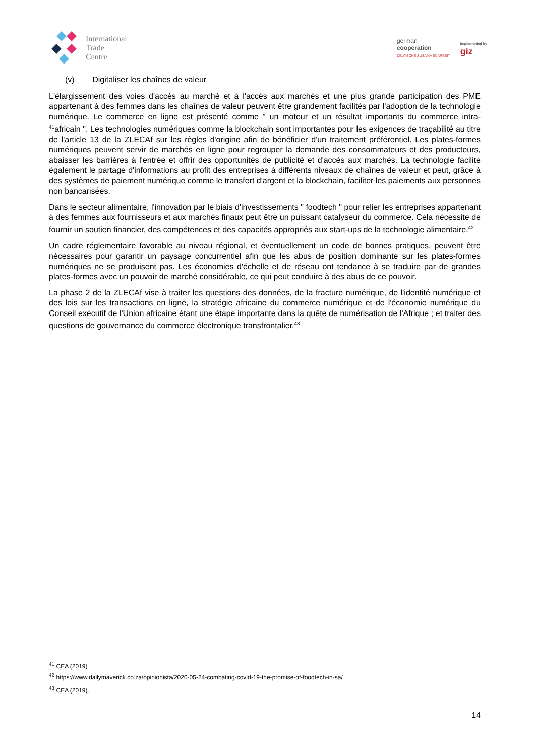International
Trade
Centre
german
cooperation
DEUTSCHE ZUSAMMENARBEIT
Implemented by
giz
(v) Digitaliser les chaînes de valeur
L'élargissement des voies d'accès au marché et à l'accès aux marchés et une plus grande participation des PME appartenant à des femmes dans les chaînes de valeur peuvent être grandement facilités par l'adoption de la technologie numérique. Le commerce en ligne est présenté comme " un moteur et un résultat importants du commerce intra-<sup>41</sup>africain ". Les technologies numériques comme la blockchain sont importantes pour les exigences de traçabilité au titre de l'article 13 de la ZLECAf sur les règles d'origine afin de bénéficier d'un traitement préférentiel. Les plates-formes numériques peuvent servir de marchés en ligne pour regrouper la demande des consommateurs et des producteurs, abaisser les barrières à l'entrée et offrir des opportunités de publicité et d'accès aux marchés. La technologie facilite également le partage d'informations au profit des entreprises à différents niveaux de chaînes de valeur et peut, grâce à des systèmes de paiement numérique comme le transfert d'argent et la blockchain, faciliter les paiements aux personnes non bancarisées.
Dans le secteur alimentaire, l'innovation par le biais d'investissements " foodtech " pour relier les entreprises appartenant à des femmes aux fournisseurs et aux marchés finaux peut être un puissant catalyseur du commerce. Cela nécessite de fournir un soutien financier, des compétences et des capacités appropriés aux start-ups de la technologie alimentaire.<sup>42</sup>
Un cadre réglementaire favorable au niveau régional, et éventuellement un code de bonnes pratiques, peuvent être nécessaires pour garantir un paysage concurrentiel afin que les abus de position dominante sur les plates-formes numériques ne se produisent pas. Les économies d'échelle et de réseau ont tendance à se traduire par de grandes plates-formes avec un pouvoir de marché considérable, ce qui peut conduire à des abus de ce pouvoir.
La phase 2 de la ZLECAf vise à traiter les questions des données, de la fracture numérique, de l'identité numérique et des lois sur les transactions en ligne, la stratégie africaine du commerce numérique et de l'économie numérique du Conseil exécutif de l'Union africaine étant une étape importante dans la quête de numérisation de l'Afrique ; et traiter des questions de gouvernance du commerce électronique transfrontalier.<sup>43</sup>
<sup>41</sup> CEA (2019)
<sup>42</sup> https://www.dailymaverick.co.za/opinionista/2020-05-24-combating-covid-19-the-promise-of-foodtech-in-sa/
<sup>43</sup> CEA (2019).
14